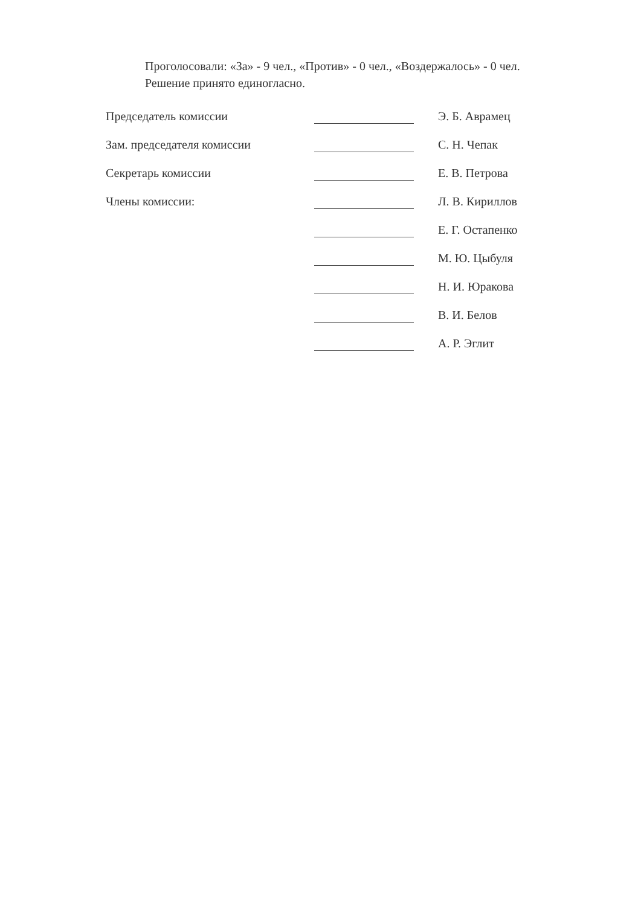Проголосовали: «За» - 9 чел., «Против» - 0 чел., «Воздержалось» - 0 чел.
Решение принято единогласно.
| Председатель комиссии | | Э. Б. Аврамец |
| Зам. председателя комиссии | | С. Н. Чепак |
| Секретарь комиссии | | Е. В. Петрова |
| Члены комиссии: | | Л. В. Кириллов |
| | | Е. Г. Остапенко |
| | | М. Ю. Цыбуля |
| | | Н. И. Юракова |
| | | В. И. Белов |
| | | А. Р. Эглит |